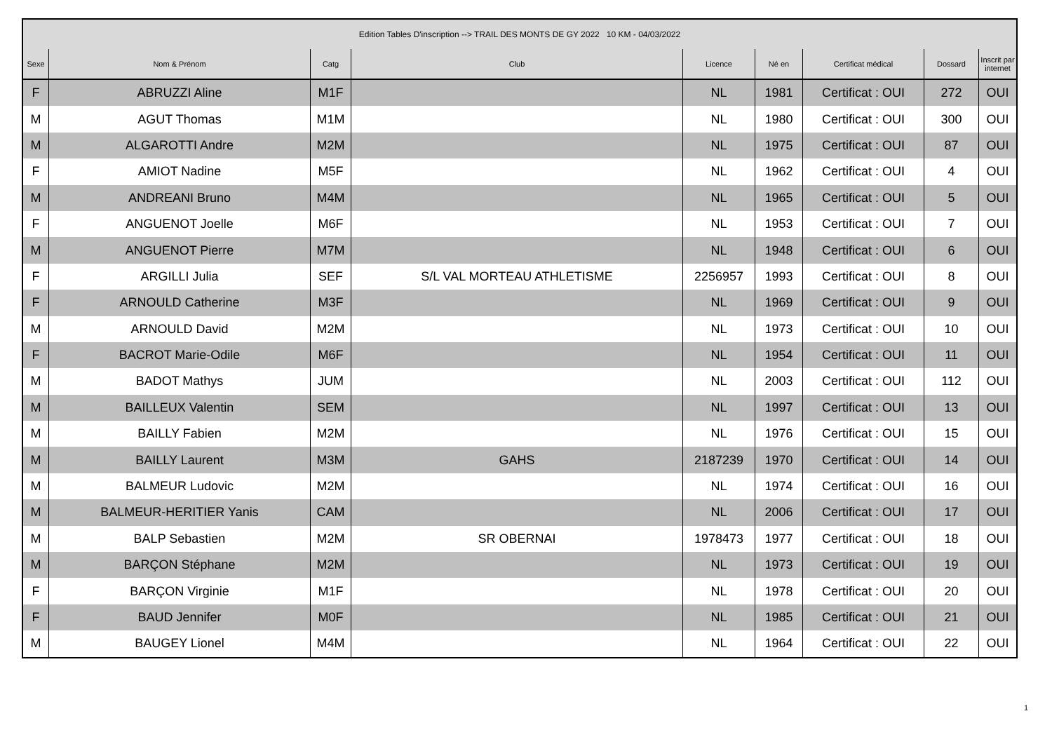| Edition Tables D'inscription --> TRAIL DES MONTS DE GY 2022 10 KM - 04/03/2022 | | | | | | | | |
| Sexe | Nom & Prénom | Catg | Club | Licence | Né en | Certificat médical | Dossard | Inscrit par internet |
| F | ABRUZZI Aline | M1F | | NL | 1981 | Certificat : OUI | 272 | OUI |
| M | AGUT Thomas | M1M | | NL | 1980 | Certificat : OUI | 300 | OUI |
| M | ALGAROTTI Andre | M2M | | NL | 1975 | Certificat : OUI | 87 | OUI |
| F | AMIOT Nadine | M5F | | NL | 1962 | Certificat : OUI | 4 | OUI |
| M | ANDREANI Bruno | M4M | | NL | 1965 | Certificat : OUI | 5 | OUI |
| F | ANGUENOT Joelle | M6F | | NL | 1953 | Certificat : OUI | 7 | OUI |
| M | ANGUENOT Pierre | M7M | | NL | 1948 | Certificat : OUI | 6 | OUI |
| F | ARGILLI Julia | SEF | S/L VAL MORTEAU ATHLETISME | 2256957 | 1993 | Certificat : OUI | 8 | OUI |
| F | ARNOULD Catherine | M3F | | NL | 1969 | Certificat : OUI | 9 | OUI |
| M | ARNOULD David | M2M | | NL | 1973 | Certificat : OUI | 10 | OUI |
| F | BACROT Marie-Odile | M6F | | NL | 1954 | Certificat : OUI | 11 | OUI |
| M | BADOT Mathys | JUM | | NL | 2003 | Certificat : OUI | 112 | OUI |
| M | BAILLEUX Valentin | SEM | | NL | 1997 | Certificat : OUI | 13 | OUI |
| M | BAILLY Fabien | M2M | | NL | 1976 | Certificat : OUI | 15 | OUI |
| M | BAILLY Laurent | M3M | GAHS | 2187239 | 1970 | Certificat : OUI | 14 | OUI |
| M | BALMEUR Ludovic | M2M | | NL | 1974 | Certificat : OUI | 16 | OUI |
| M | BALMEUR-HERITIER Yanis | CAM | | NL | 2006 | Certificat : OUI | 17 | OUI |
| M | BALP Sebastien | M2M | SR OBERNAI | 1978473 | 1977 | Certificat : OUI | 18 | OUI |
| M | BARÇON Stéphane | M2M | | NL | 1973 | Certificat : OUI | 19 | OUI |
| F | BARÇON Virginie | M1F | | NL | 1978 | Certificat : OUI | 20 | OUI |
| F | BAUD Jennifer | M0F | | NL | 1985 | Certificat : OUI | 21 | OUI |
| M | BAUGEY Lionel | M4M | | NL | 1964 | Certificat : OUI | 22 | OUI |
1